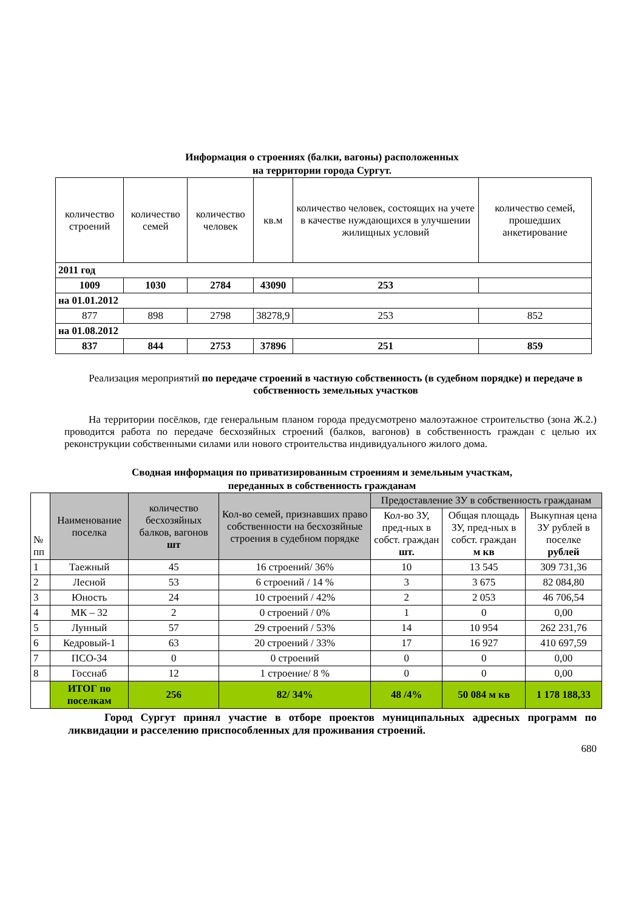Информация о строениях (балки, вагоны) расположенных
на территории города Сургут.
| количество строений | количество семей | количество человек | кв.м | количество человек, состоящих на учете в качестве нуждающихся в улучшении жилищных условий | количество семей, прошедших анкетирование |
| --- | --- | --- | --- | --- | --- |
| 2011 год | | | | | |
| 1009 | 1030 | 2784 | 43090 | 253 | |
| на 01.01.2012 | | | | | |
| 877 | 898 | 2798 | 38278,9 | 253 | 852 |
| на 01.08.2012 | | | | | |
| 837 | 844 | 2753 | 37896 | 251 | 859 |
Реализация мероприятий по передаче строений в частную собственность (в судебном порядке) и передаче в собственность земельных участков
На территории посёлков, где генеральным планом города предусмотрено малоэтажное строительство (зона Ж.2.) проводится работа по передаче бесхозяйных строений (балков, вагонов) в собственность граждан с целью их реконструкции собственными силами или нового строительства индивидуального жилого дома.
Сводная информация по приватизированным строениям и земельным участкам,
переданных в собственность гражданам
| № пп | Наименование поселка | количество бесхозяйных балков, вагонов шт | Кол-во семей, признавших право собственности на бесхозяйные строения в судебном порядке | Предоставление ЗУ в собственность гражданам | | |
| --- | --- | --- | --- | --- | --- | --- |
| | | | | Кол-во ЗУ, пред-ных в собст. граждан шт. | Общая площадь ЗУ, пред-ных в собст. граждан м кв | Выкупная цена ЗУ рублей в поселке рублей |
| 1 | Таежный | 45 | 16 строений/ 36% | 10 | 13 545 | 309 731,36 |
| 2 | Лесной | 53 | 6 строений / 14 % | 3 | 3 675 | 82 084,80 |
| 3 | Юность | 24 | 10 строений / 42% | 2 | 2 053 | 46 706,54 |
| 4 | МК – 32 | 2 | 0 строений / 0% | 1 | 0 | 0,00 |
| 5 | Лунный | 57 | 29 строений / 53% | 14 | 10 954 | 262 231,76 |
| 6 | Кедровый-1 | 63 | 20 строений / 33% | 17 | 16 927 | 410 697,59 |
| 7 | ПСО-34 | 0 | 0 строений | 0 | 0 | 0,00 |
| 8 | Госснаб | 12 | 1 строение/ 8 % | 0 | 0 | 0,00 |
| | ИТОГ по поселкам | 256 | 82/ 34% | 48 /4% | 50 084 м кв | 1 178 188,33 |
Город Сургут принял участие в отборе проектов муниципальных адресных программ по ликвидации и расселению приспособленных для проживания строений.
680